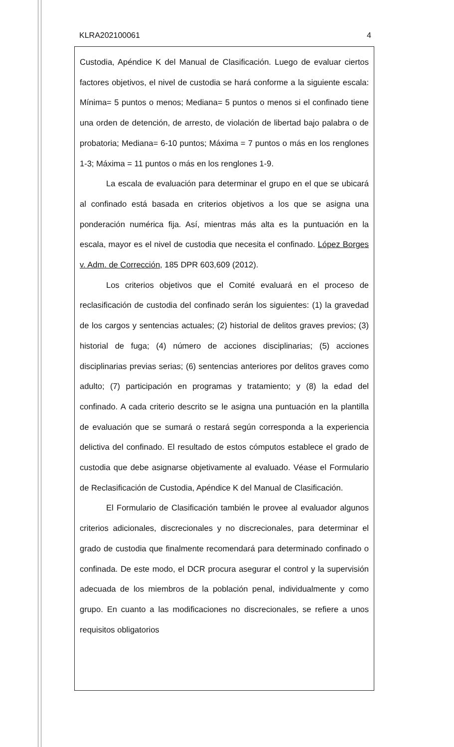KLRA202100061 4
Custodia, Apéndice K del Manual de Clasificación. Luego de evaluar ciertos factores objetivos, el nivel de custodia se hará conforme a la siguiente escala: Mínima= 5 puntos o menos; Mediana= 5 puntos o menos si el confinado tiene una orden de detención, de arresto, de violación de libertad bajo palabra o de probatoria; Mediana= 6-10 puntos; Máxima = 7 puntos o más en los renglones 1-3; Máxima = 11 puntos o más en los renglones 1-9.
La escala de evaluación para determinar el grupo en el que se ubicará al confinado está basada en criterios objetivos a los que se asigna una ponderación numérica fija. Así, mientras más alta es la puntuación en la escala, mayor es el nivel de custodia que necesita el confinado. López Borges v. Adm. de Corrección, 185 DPR 603,609 (2012).
Los criterios objetivos que el Comité evaluará en el proceso de reclasificación de custodia del confinado serán los siguientes: (1) la gravedad de los cargos y sentencias actuales; (2) historial de delitos graves previos; (3) historial de fuga; (4) número de acciones disciplinarias; (5) acciones disciplinarias previas serias; (6) sentencias anteriores por delitos graves como adulto; (7) participación en programas y tratamiento; y (8) la edad del confinado. A cada criterio descrito se le asigna una puntuación en la plantilla de evaluación que se sumará o restará según corresponda a la experiencia delictiva del confinado. El resultado de estos cómputos establece el grado de custodia que debe asignarse objetivamente al evaluado. Véase el Formulario de Reclasificación de Custodia, Apéndice K del Manual de Clasificación.
El Formulario de Clasificación también le provee al evaluador algunos criterios adicionales, discrecionales y no discrecionales, para determinar el grado de custodia que finalmente recomendará para determinado confinado o confinada. De este modo, el DCR procura asegurar el control y la supervisión adecuada de los miembros de la población penal, individualmente y como grupo. En cuanto a las modificaciones no discrecionales, se refiere a unos requisitos obligatorios